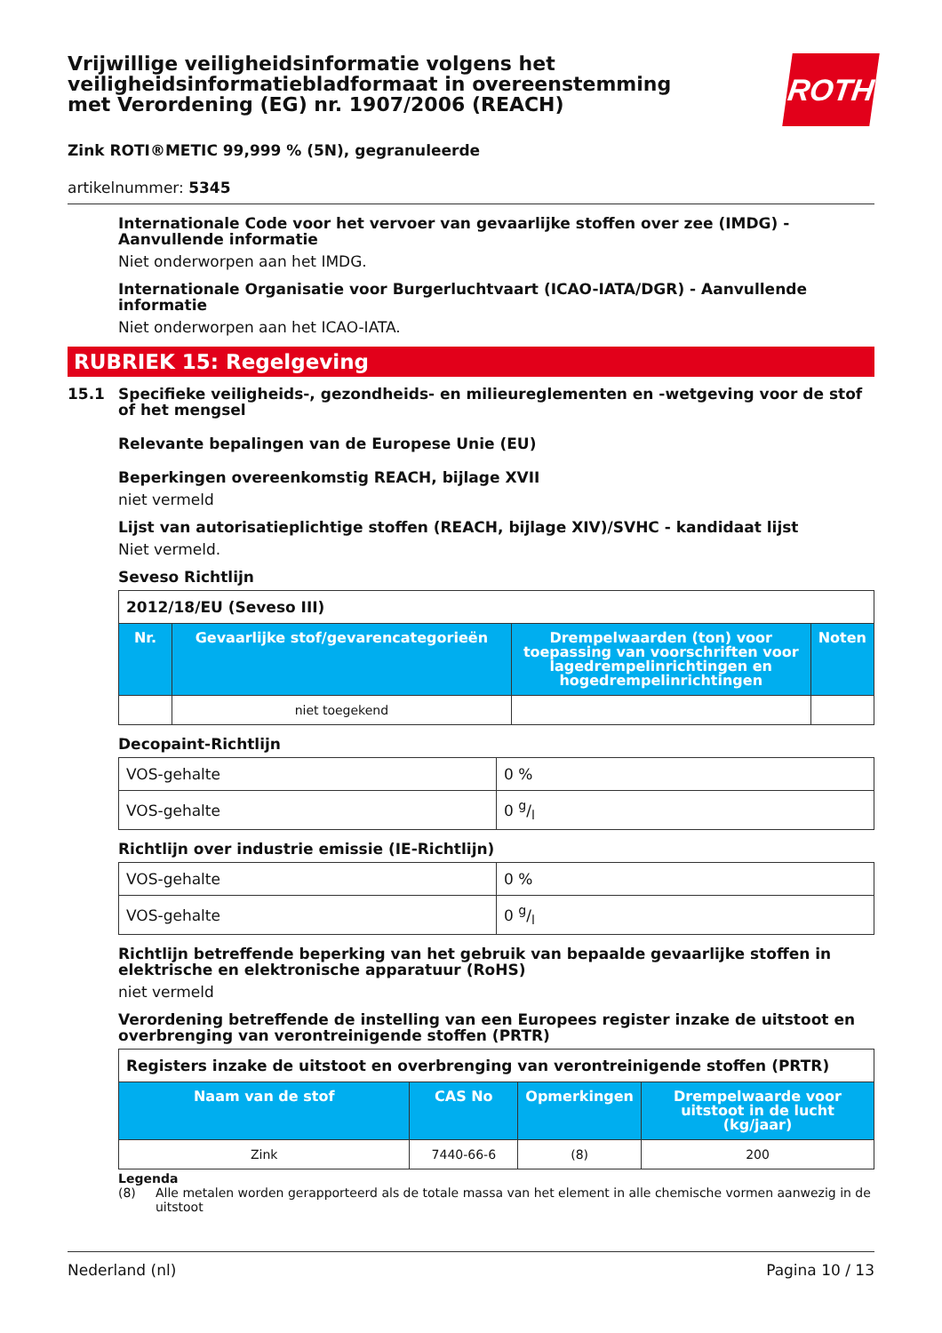ROTH
Vrijwillige veiligheidsinformatie volgens het veiligheidsinformatiebladformaat in overeenstemming met Verordening (EG) nr. 1907/2006 (REACH)
Zink ROTI®METIC 99,999 % (5N), gegranuleerde
artikelnummer: 5345
Internationale Code voor het vervoer van gevaarlijke stoffen over zee (IMDG) - Aanvullende informatie
Niet onderworpen aan het IMDG.
Internationale Organisatie voor Burgerluchtvaart (ICAO-IATA/DGR) - Aanvullende informatie
Niet onderworpen aan het ICAO-IATA.
RUBRIEK 15: Regelgeving
15.1 Specifieke veiligheids-, gezondheids- en milieureglementen en -wetgeving voor de stof of het mengsel
Relevante bepalingen van de Europese Unie (EU)
Beperkingen overeenkomstig REACH, bijlage XVII
niet vermeld
Lijst van autorisatieplichtige stoffen (REACH, bijlage XIV)/SVHC - kandidaat lijst
Niet vermeld.
Seveso Richtlijn
| 2012/18/EU (Seveso III) | | | |
| Nr. | Gevaarlijke stof/gevarencategorieën | Drempelwaarden (ton) voor toepassing van voorschriften voor lagedrempelinrichtingen en hogedrempelinrichtingen | Noten |
| | niet toegekend | | |
Decopaint-Richtlijn
| VOS-gehalte | 0 % |
| VOS-gehalte | 0 g/l |
Richtlijn over industrie emissie (IE-Richtlijn)
| VOS-gehalte | 0 % |
| VOS-gehalte | 0 g/l |
Richtlijn betreffende beperking van het gebruik van bepaalde gevaarlijke stoffen in elektrische en elektronische apparatuur (RoHS)
niet vermeld
Verordening betreffende de instelling van een Europees register inzake de uitstoot en overbrenging van verontreinigende stoffen (PRTR)
| Registers inzake de uitstoot en overbrenging van verontreinigende stoffen (PRTR) | | | |
| Naam van de stof | CAS No | Opmerkingen | Drempelwaarde voor uitstoot in de lucht (kg/jaar) |
| Zink | 7440-66-6 | (8) | 200 |
Legenda
(8) Alle metalen worden gerapporteerd als de totale massa van het element in alle chemische vormen aanwezig in de uitstoot
Nederland (nl) Pagina 10 / 13